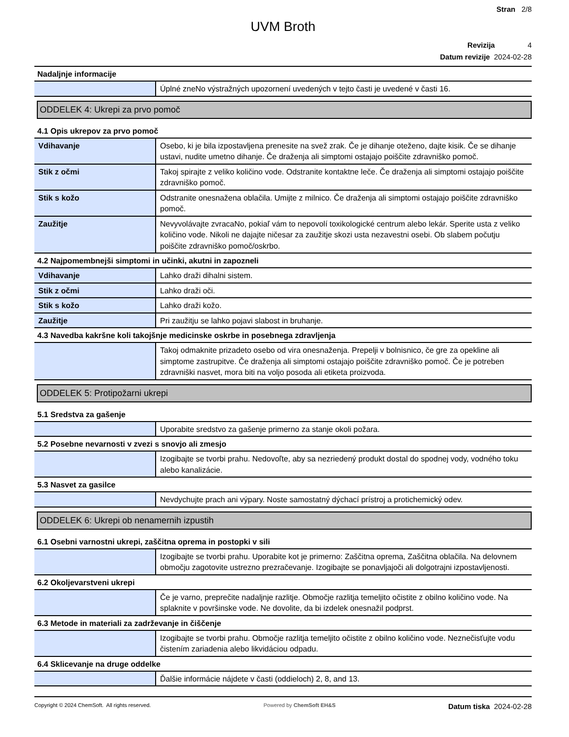Stran 2/8
UVM Broth
Revizija 4
Datum revizije 2024-02-28
Nadaljnje informacije
| | Úplné zneNo výstražných upozornení uvedených v tejto časti je uvedené v časti 16. |
ODDELEK 4: Ukrepi za prvo pomoč
4.1 Opis ukrepov za prvo pomoč
| Vdihavanje | Osebo, ki je bila izpostavljena prenesite na svež zrak. Če je dihanje oteženo, dajte kisik. Če se dihanje ustavi, nudite umetno dihanje. Če draženja ali simptomi ostajajo poiščite zdravniško pomoč. |
| Stik z očmi | Takoj spirajte z veliko količino vode. Odstranite kontaktne leče. Če draženja ali simptomi ostajajo poiščite zdravniško pomoč. |
| Stik s kožo | Odstranite onesnažena oblačila. Umijte z milnico. Če draženja ali simptomi ostajajo poiščite zdravniško pomoč. |
| Zaužitje | Nevyvolávajte zvracaNo, pokiaľ vám to nepovolí toxikologické centrum alebo lekár. Sperite usta z veliko količino vode. Nikoli ne dajajte ničesar za zaužitje skozi usta nezavestni osebi. Ob slabem počutju poiščite zdravniško pomoč/oskrbo. |
4.2 Najpomembnejši simptomi in učinki, akutni in zapozneli
| Vdihavanje | Lahko draži dihalni sistem. |
| Stik z očmi | Lahko draži oči. |
| Stik s kožo | Lahko draži kožo. |
| Zaužitje | Pri zaužitju se lahko pojavi slabost in bruhanje. |
4.3 Navedba kakršne koli takojšnje medicinske oskrbe in posebnega zdravljenja
| | Takoj odmaknite prizadeto osebo od vira onesnaženja. Prepelji v bolnisnico, če gre za opekline ali simptome zastrupitve. Če draženja ali simptomi ostajajo poiščite zdravniško pomoč. Če je potreben zdravniški nasvet, mora biti na voljo posoda ali etiketa proizvoda. |
ODDELEK 5: Protipožarni ukrepi
5.1 Sredstva za gašenje
| | Uporabite sredstvo za gašenje primerno za stanje okoli požara. |
5.2 Posebne nevarnosti v zvezi s snovjo ali zmesjo
| | Izogibajte se tvorbi prahu. Nedovoľte, aby sa nezriedený produkt dostal do spodnej vody, vodného toku alebo kanalizácie. |
5.3 Nasvet za gasilce
| | Nevdychujte prach ani výpary. Noste samostatný dýchací prístroj a protichemický odev. |
ODDELEK 6: Ukrepi ob nenamernih izpustih
6.1 Osebni varnostni ukrepi, zaščitna oprema in postopki v sili
| | Izogibajte se tvorbi prahu. Uporabite kot je primerno: Zaščitna oprema, Zaščitna oblačila. Na delovnem območju zagotovite ustrezno prezračevanje. Izogibajte se ponavljajoči ali dolgotrajni izpostavljenosti. |
6.2 Okoljevarstveni ukrepi
| | Če je varno, preprečite nadaljnje razlitje. Območje razlitja temeljito očistite z obilno količino vode. Na splaknite v površinske vode. Ne dovolite, da bi izdelek onesnažil podprst. |
6.3 Metode in materiali za zadrževanje in čiščenje
| | Izogibajte se tvorbi prahu. Območje razlitja temeljito očistite z obilno količino vode. Neznečisťujte vodu čistením zariadenia alebo likvidáciou odpadu. |
6.4 Sklicevanje na druge oddelke
| | Ďalšie informácie nájdete v časti (oddieloch) 2, 8, and 13. |
Copyright © 2024 ChemSoft. All rights reserved. Powered by ChemSoft EH&S Datum tiska 2024-02-28